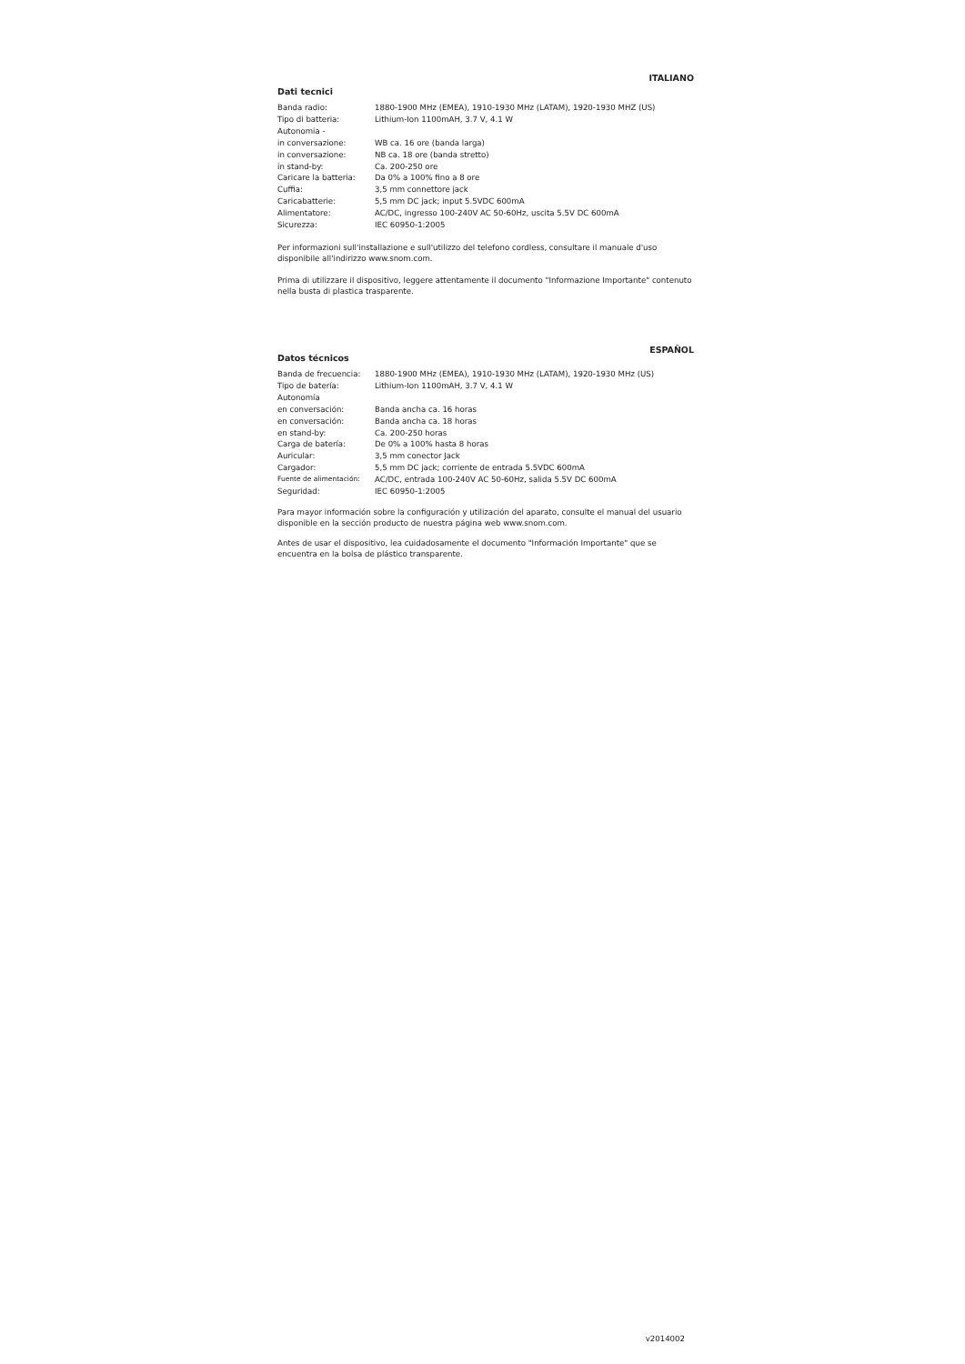ITALIANO
Dati tecnici
| Banda radio: | 1880-1900 MHz (EMEA), 1910-1930 MHz (LATAM), 1920-1930 MHZ (US) |
| Tipo di batteria: | Lithium-Ion 1100mAH, 3.7 V, 4.1 W |
| Autonomia - | |
| in conversazione: | WB ca. 16 ore (banda larga) |
| in conversazione: | NB ca. 18 ore (banda stretto) |
| in stand-by: | Ca. 200-250 ore |
| Caricare la batteria: | Da 0% a 100% fino a 8 ore |
| Cuffia: | 3,5 mm connettore jack |
| Caricabatterie: | 5,5 mm DC jack; input 5.5VDC 600mA |
| Alimentatore: | AC/DC, ingresso 100-240V AC 50-60Hz, uscita 5.5V DC 600mA |
| Sicurezza: | IEC 60950-1:2005 |
Per informazioni sull'installazione e sull'utilizzo del telefono cordless, consultare il manuale d'uso disponibile all'indirizzo www.snom.com.
Prima di utilizzare il dispositivo, leggere attentamente il documento "Informazione Importante" contenuto nella busta di plastica trasparente.
ESPAÑOL
Datos técnicos
| Banda de frecuencia: | 1880-1900 MHz (EMEA), 1910-1930 MHz (LATAM), 1920-1930 MHz (US) |
| Tipo de batería: | Lithium-Ion 1100mAH, 3.7 V, 4.1 W |
| Autonomía | |
| en conversación: | Banda ancha ca. 16 horas |
| en conversación: | Banda ancha ca. 18 horas |
| en stand-by: | Ca. 200-250 horas |
| Carga de batería: | De 0% a 100% hasta 8 horas |
| Auricular: | 3,5 mm conector Jack |
| Cargador: | 5,5 mm DC jack; corriente de entrada 5.5VDC 600mA |
| Fuente de alimentación: | AC/DC, entrada 100-240V AC 50-60Hz, salida 5.5V DC 600mA |
| Seguridad: | IEC 60950-1:2005 |
Para mayor información sobre la configuración y utilización del aparato, consulte el manual del usuario disponible en la sección producto de nuestra página web www.snom.com.
Antes de usar el dispositivo, lea cuidadosamente el documento "Información Importante" que se encuentra en la bolsa de plástico transparente.
v2014002